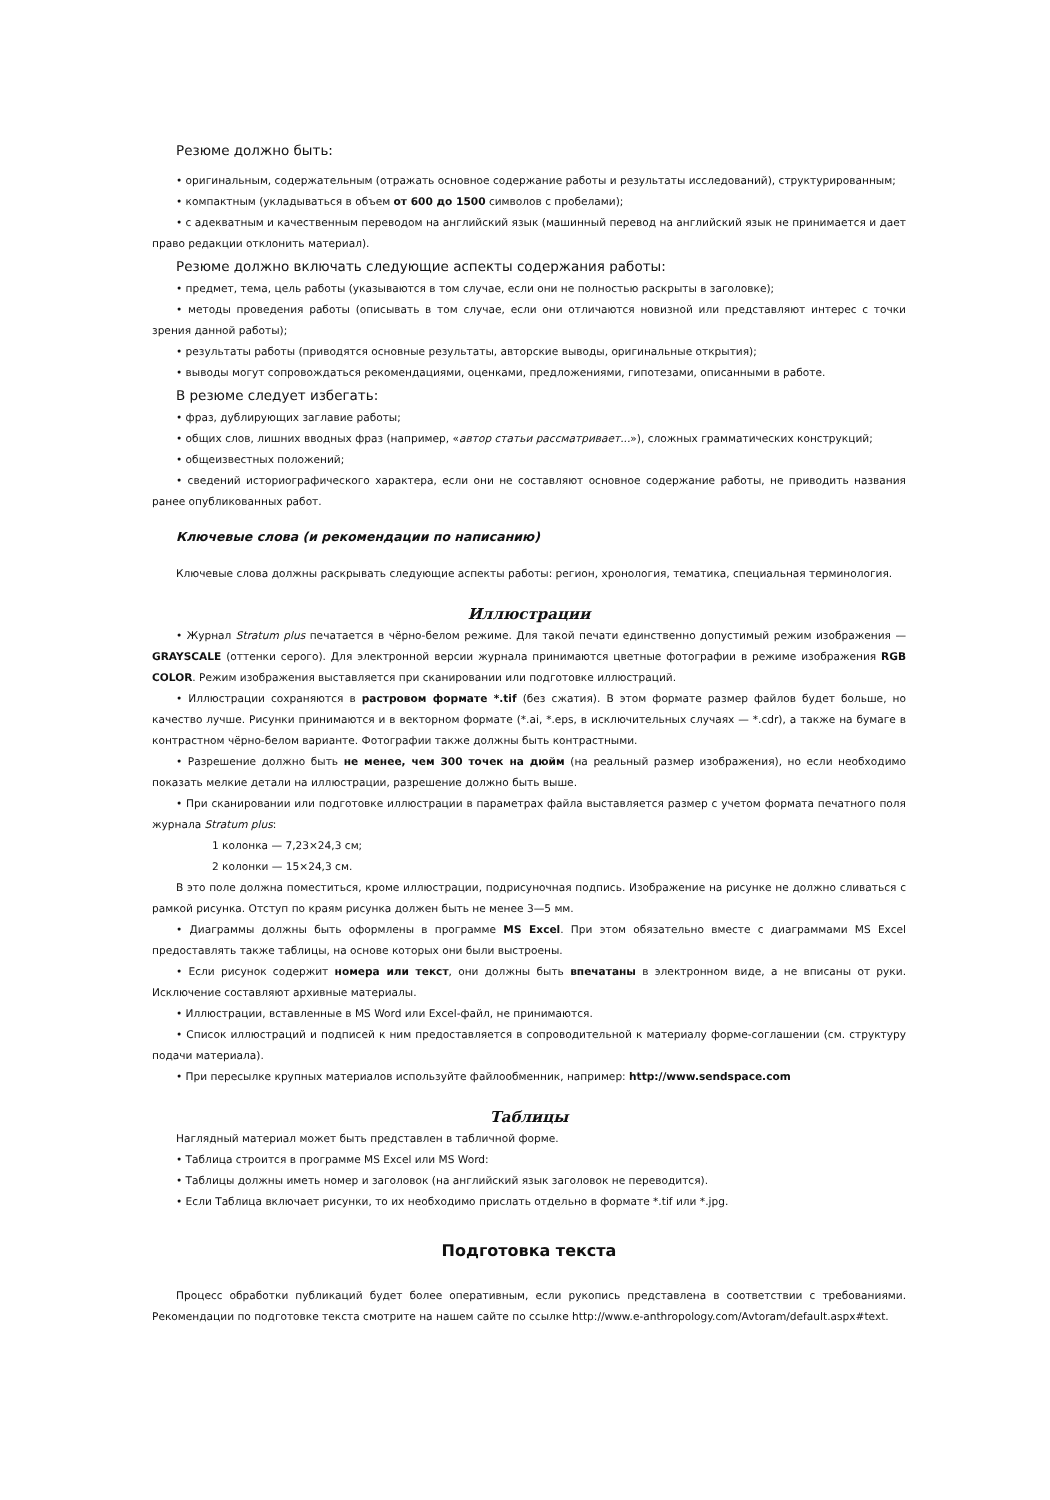Резюме должно быть:
• оригинальным, содержательным (отражать основное содержание работы и результаты исследований), структурированным;
• компактным (укладываться в объем от 600 до 1500 символов с пробелами);
• с адекватным и качественным переводом на английский язык (машинный перевод на английский язык не принимается и дает право редакции отклонить материал).
Резюме должно включать следующие аспекты содержания работы:
• предмет, тема, цель работы (указываются в том случае, если они не полностью раскрыты в заголовке);
• методы проведения работы (описывать в том случае, если они отличаются новизной или представляют интерес с точки зрения данной работы);
• результаты работы (приводятся основные результаты, авторские выводы, оригинальные открытия);
• выводы могут сопровождаться рекомендациями, оценками, предложениями, гипотезами, описанными в работе.
В резюме следует избегать:
• фраз, дублирующих заглавие работы;
• общих слов, лишних вводных фраз (например, «автор статьи рассматривает...»), сложных грамматических конструкций;
• общеизвестных положений;
• сведений историографического характера, если они не составляют основное содержание работы, не приводить названия ранее опубликованных работ.
Ключевые слова (и рекомендации по написанию)
Ключевые слова должны раскрывать следующие аспекты работы: регион, хронология, тематика, специальная терминология.
Иллюстрации
• Журнал Stratum plus печатается в чёрно-белом режиме. Для такой печати единственно допустимый режим изображения — GRAYSCALE (оттенки серого). Для электронной версии журнала принимаются цветные фотографии в режиме изображения RGB COLOR. Режим изображения выставляется при сканировании или подготовке иллюстраций.
• Иллюстрации сохраняются в растровом формате *.tif (без сжатия). В этом формате размер файлов будет больше, но качество лучше. Рисунки принимаются и в векторном формате (*.ai, *.eps, в исключительных случаях — *.cdr), а также на бумаге в контрастном чёрно-белом варианте. Фотографии также должны быть контрастными.
• Разрешение должно быть не менее, чем 300 точек на дюйм (на реальный размер изображения), но если необходимо показать мелкие детали на иллюстрации, разрешение должно быть выше.
• При сканировании или подготовке иллюстрации в параметрах файла выставляется размер с учетом формата печатного поля журнала Stratum plus:
1 колонка — 7,23×24,3 см;
2 колонки — 15×24,3 см.
В это поле должна поместиться, кроме иллюстрации, подрисуночная подпись. Изображение на рисунке не должно сливаться с рамкой рисунка. Отступ по краям рисунка должен быть не менее 3—5 мм.
• Диаграммы должны быть оформлены в программе MS Excel. При этом обязательно вместе с диаграммами MS Excel предоставлять также таблицы, на основе которых они были выстроены.
• Если рисунок содержит номера или текст, они должны быть впечатаны в электронном виде, а не вписаны от руки. Исключение составляют архивные материалы.
• Иллюстрации, вставленные в MS Word или Excel-файл, не принимаются.
• Список иллюстраций и подписей к ним предоставляется в сопроводительной к материалу форме-соглашении (см. структуру подачи материала).
• При пересылке крупных материалов используйте файлообменник, например: http://www.sendspace.com
Таблицы
Наглядный материал может быть представлен в табличной форме.
• Таблица строится в программе MS Excel или MS Word:
• Таблицы должны иметь номер и заголовок (на английский язык заголовок не переводится).
• Если Таблица включает рисунки, то их необходимо прислать отдельно в формате *.tif или *.jpg.
Подготовка текста
Процесс обработки публикаций будет более оперативным, если рукопись представлена в соответствии с требованиями. Рекомендации по подготовке текста смотрите на нашем сайте по ссылке http://www.e-anthropology.com/Avtoram/default.aspx#text.